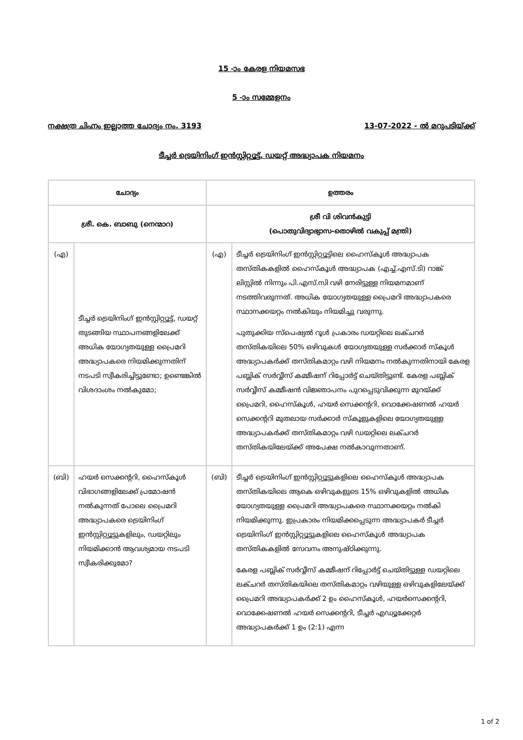15 -ാം കേരള നിയമസഭ
5 -ാം സമ്മേളനം
നക്ഷത്ര ചിഹ്നം ഇല്ലാത്ത ചോദ്യം നം. 3193 13-07-2022 - ൽ മറുപടിയ്ക്ക്
ടീച്ചർ ട്രെയിനിംഗ് ഇൻസ്റ്റിറ്റ്യൂട്ട്, ഡയറ്റ് അദ്ധ്യാപക നിയമനം
| ചോദ്യം | | ഉത്തരം | |
| --- | --- | --- | --- |
| ശ്രീ. കെ. ബാബു (നെന്മാറ) | | ശ്രീ വി ശിവൻകുട്ടി (പൊതുവിദ്യാഭ്യാസ-തൊഴിൽ വകുപ്പ് മന്ത്രി) | |
| (എ) | ടീച്ചർ ട്രെയിനിംഗ് ഇൻസ്റ്റിറ്റ്യൂട്ട്, ഡയറ്റ് തുടങ്ങിയ സ്ഥാപനങ്ങളിലേക്ക് അധിക യോഗ്യതയുള്ള പ്രൈമറി അദ്ധ്യാപകരെ നിയമിക്കുന്നതിന് നടപടി സ്വീകരിച്ചിട്ടുണ്ടോ; ഉണ്ടെങ്കിൽ വിശദാംശം നൽകുമോ; | (എ) | ടീച്ചർ ട്രെയിനിംഗ് ഇൻസ്റ്റിറ്റ്യൂട്ടിലെ ഹൈസ്കൂൾ അദ്ധ്യാപക തസ്തികകളിൽ ഹൈസ്കൂൾ അദ്ധ്യാപക (എച്ച്.എസ്.ടി) റാങ്ക് ലിസ്റ്റിൽ നിന്നും പി.എസ്.സി വഴി നേരിട്ടുള്ള നിയമനമാണ് നടത്തിവരുന്നത്. അധിക യോഗ്യതയുള്ള പ്രൈമറി അദ്ധ്യാപകരെ സ്ഥാനക്കയറ്റം നൽകിയും നിയമിച്ചു വരുന്നു. പുതുക്കിയ സ്പെഷ്യൽ റൂൾ പ്രകാരം ഡയറ്റിലെ ലക്ചറർ തസ്തികയിലെ 50% ഒഴിവുകൾ യോഗ്യതയുള്ള സർക്കാർ സ്കൂൾ അദ്ധ്യാപകർക്ക് തസ്തികമാറ്റം വഴി നിയമനം നൽകുന്നതിനായി കേരള പബ്ലിക് സർവ്വീസ് കമ്മീഷന് റിപ്പോർട്ട് ചെയ്തിട്ടുണ്ട്. കേരള പബ്ലിക് സർവ്വീസ് കമ്മീഷൻ വിജ്ഞാപനം പുറപ്പെടുവിക്കുന്ന മുറയ്ക്ക് പ്രൈമറി, ഹൈസ്കൂൾ, ഹയർ സെക്കന്ററി, വൊക്കേഷണൽ ഹയർ സെക്കന്ററി മുതലായ സർക്കാർ സ്കൂളുകളിലെ യോഗ്യതയുള്ള അദ്ധ്യാപകർക്ക് തസ്തികമാറ്റം വഴി ഡയറ്റിലെ ലക്ചറർ തസ്തികയിലേയ്ക്ക് അപേക്ഷ നൽകാവുന്നതാണ്. |
| (ബി) | ഹയർ സെക്കന്ററി, ഹൈസ്കൂൾ വിഭാഗങ്ങളിലേക്ക് പ്രമോഷൻ നൽകുന്നത് പോലെ പ്രൈമറി അദ്ധ്യാപകരെ ട്രെയിനിംഗ് ഇൻസ്റ്റിറ്റ്യൂട്ടുകളിലും, ഡയറ്റിലും നിയമിക്കാൻ ആവശ്യമായ നടപടി സ്വീകരിക്കുമോ? | (ബി) | ടീച്ചർ ട്രെയിനിംഗ് ഇൻസ്റ്റിറ്റ്യൂട്ടുകളിലെ ഹൈസ്കൂൾ അദ്ധ്യാപക തസ്തികയിലെ ആകെ ഒഴിവുകളുടെ 15% ഒഴിവുകളിൽ അധിക യോഗ്യതയുള്ള പ്രൈമറി അദ്ധ്യാപകരെ സ്ഥാനക്കയറ്റം നൽകി നിയമിക്കുന്നു. ഇപ്രകാരം നിയമിക്കപ്പെടുന്ന അദ്ധ്യാപകർ ടീച്ചർ ട്രെയിനിംഗ് ഇൻസ്റ്റിറ്റ്യൂട്ടുകളിലെ ഹൈസ്കൂൾ അദ്ധ്യാപക തസ്തികകളിൽ സേവനം അനുഷ്ഠിക്കുന്നു. കേരള പബ്ലിക് സർവ്വീസ് കമ്മീഷന് റിപ്പോർട്ട് ചെയ്തിട്ടുള്ള ഡയറ്റിലെ ലക്ചറർ തസ്തികയിലെ തസ്തികമാറ്റം വഴിയുള്ള ഒഴിവുകളിലേയ്ക്ക് പ്രൈമറി അദ്ധ്യാപകർക്ക് 2 ഉം ഹൈസ്കൂൾ, ഹയർസെക്കന്ററി, വൊക്കേഷണൽ ഹയർ സെക്കന്ററി, ടീച്ചർ എഡ്യൂക്കേറ്റർ അദ്ധ്യാപകർക്ക് 1 ഉം (2:1) എന്ന |
1 of 2